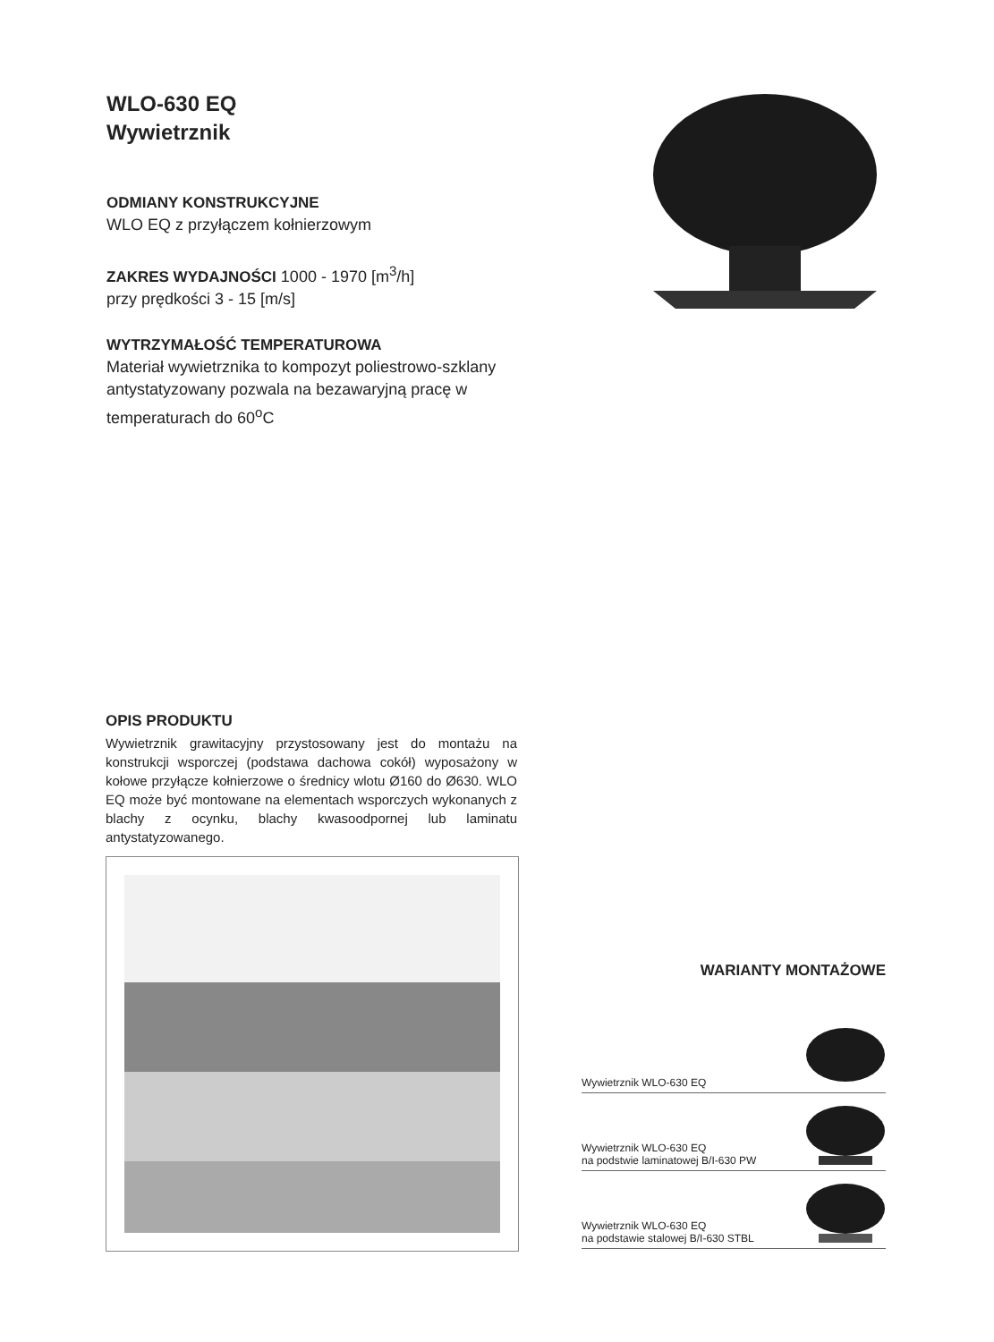WLO-630 EQ
Wywietrznik
ODMIANY KONSTRUKCYJNE
WLO EQ z przyłączem kołnierzowym
ZAKRES WYDAJNOŚCI 1000 - 1970 [m<sup>3</sup>/h]
przy prędkości 3 - 15 [m/s]
WYTRZYMAŁOŚĆ TEMPERATUROWA
Materiał wywietrznika to kompozyt poliestrowo-szklany antystatyzowany pozwala na bezawaryjną pracę w temperaturach do 60<sup>o</sup>C
OPIS PRODUKTU
Wywietrznik grawitacyjny przystosowany jest do montażu na konstrukcji wsporczej (podstawa dachowa cokół) wyposażony w kołowe przyłącze kołnierzowe o średnicy wlotu Ø160 do Ø630. WLO EQ może być montowane na elementach wsporczych wykonanych z blachy z ocynku, blachy kwasoodpornej lub laminatu antystatyzowanego.
WARIANTY MONTAŻOWE
Wywietrznik WLO-630 EQ
Wywietrznik WLO-630 EQ
na podstwie laminatowej B/I-630 PW
Wywietrznik WLO-630 EQ
na podstawie stalowej B/I-630 STBL